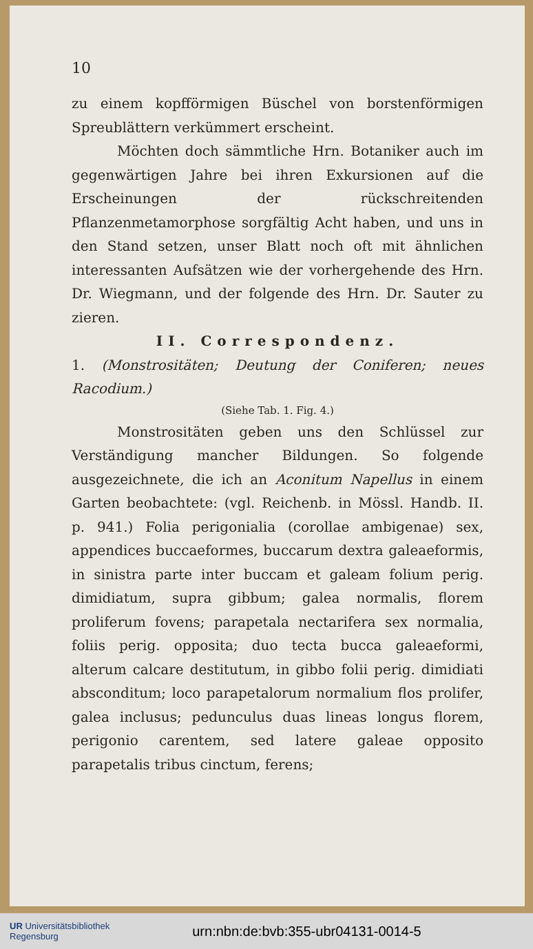10
zu einem kopfförmigen Büschel von borstenförmigen Spreublättern verkümmert erscheint.
Möchten doch sämmtliche Hrn. Botaniker auch im gegenwärtigen Jahre bei ihren Exkursionen auf die Erscheinungen der rückschreitenden Pflanzenmetamorphose sorgfältig Acht haben, und uns in den Stand setzen, unser Blatt noch oft mit ähnlichen interessanten Aufsätzen wie der vorhergehende des Hrn. Dr. Wiegmann, und der folgende des Hrn. Dr. Sauter zu zieren.
II. Correspondenz.
1. (Monstrositäten; Deutung der Coniferen; neues Racodium.)
(Siehe Tab. 1. Fig. 4.)
Monstrositäten geben uns den Schlüssel zur Verständigung mancher Bildungen. So folgende ausgezeichnete, die ich an Aconitum Napellus in einem Garten beobachtete: (vgl. Reichenb. in Mössl. Handb. II. p. 941.) Folia perigonialia (corollae ambigenae) sex, appendices buccaeformes, buccarum dextra galeaeformis, in sinistra parte inter buccam et galeam folium perig. dimidiatum, supra gibbum; galea normalis, florem proliferum fovens; parapetala nectarifera sex normalia, foliis perig. opposita; duo tecta bucca galeaeformi, alterum calcare destitutum, in gibbo folii perig. dimidiati absconditum; loco parapetalorum normalium flos prolifer, galea inclusus; pedunculus duas lineas longus florem, perigonio carentem, sed latere galeae opposito parapetalis tribus cinctum, ferens;
UR Universitätsbibliothek
Regensburg
urn:nbn:de:bvb:355-ubr04131-0014-5